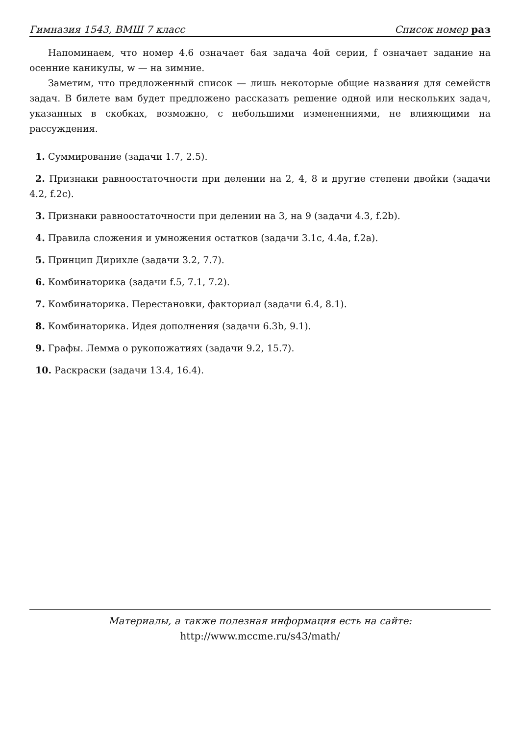Гимназия 1543, ВМШ 7 класс Список номер раз
Напоминаем, что номер 4.6 означает 6ая задача 4ой серии, f означает задание на осенние каникулы, w — на зимние.
Заметим, что предложенный список — лишь некоторые общие названия для семейств задач. В билете вам будет предложено рассказать решение одной или нескольких задач, указанных в скобках, возможно, с небольшими измененниями, не влияющими на рассуждения.
1. Суммирование (задачи 1.7, 2.5).
2. Признаки равноостаточности при делении на 2, 4, 8 и другие степени двойки (задачи 4.2, f.2c).
3. Признаки равноостаточности при делении на 3, на 9 (задачи 4.3, f.2b).
4. Правила сложения и умножения остатков (задачи 3.1c, 4.4a, f.2a).
5. Принцип Дирихле (задачи 3.2, 7.7).
6. Комбинаторика (задачи f.5, 7.1, 7.2).
7. Комбинаторика. Перестановки, факториал (задачи 6.4, 8.1).
8. Комбинаторика. Идея дополнения (задачи 6.3b, 9.1).
9. Графы. Лемма о рукопожатиях (задачи 9.2, 15.7).
10. Раскраски (задачи 13.4, 16.4).
Материалы, а также полезная информация есть на сайте:
http://www.mccme.ru/s43/math/